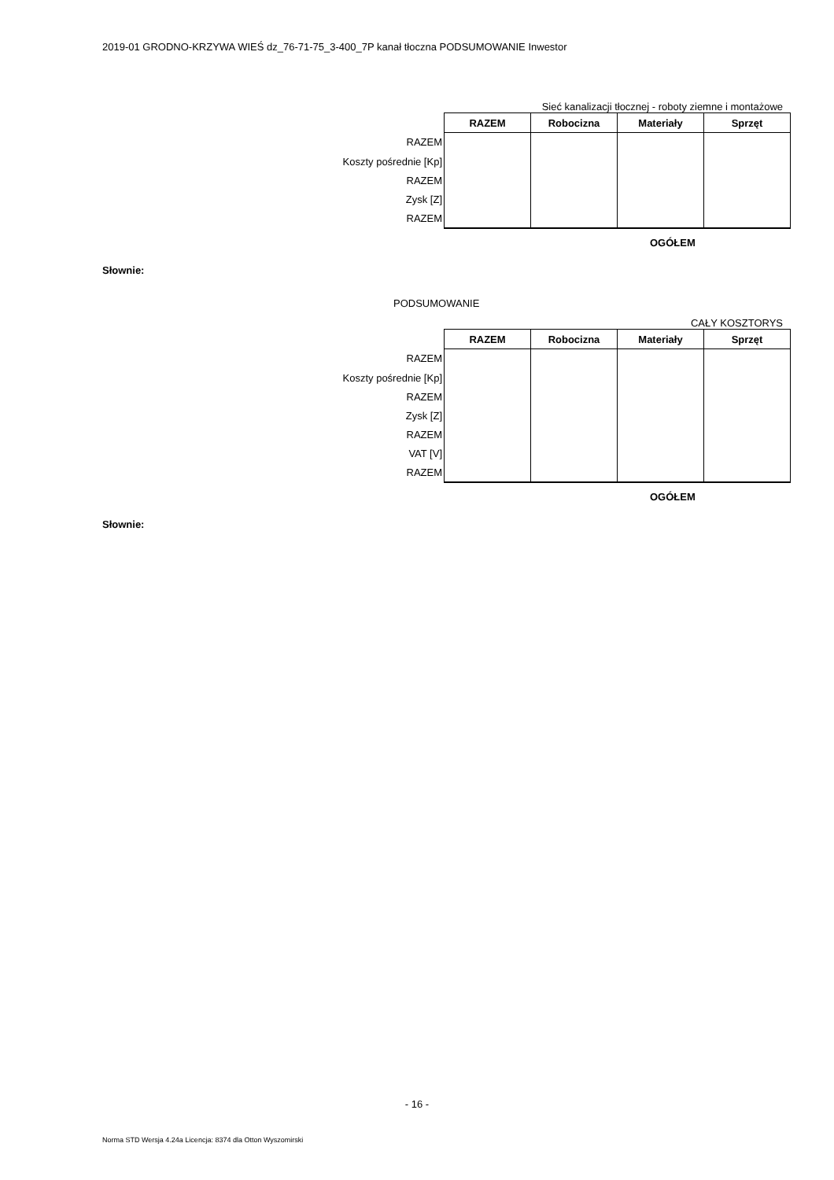2019-01 GRODNO-KRZYWA WIEŚ dz_76-71-75_3-400_7P kanał tłoczna PODSUMOWANIE Inwestor
Sieć kanalizacji tłocznej - roboty ziemne i montażowe
| | RAZEM | Robocizna | Materiały | Sprzęt |
| RAZEM | | | | |
| Koszty pośrednie [Kp] | | | | |
| RAZEM | | | | |
| Zysk [Z] | | | | |
| RAZEM | | | | |
OGÓŁEM
Słownie:
PODSUMOWANIE
CAŁY KOSZTORYS
| | RAZEM | Robocizna | Materiały | Sprzęt |
| RAZEM | | | | |
| Koszty pośrednie [Kp] | | | | |
| RAZEM | | | | |
| Zysk [Z] | | | | |
| RAZEM | | | | |
| VAT [V] | | | | |
| RAZEM | | | | |
OGÓŁEM
Słownie:
- 16 -
Norma STD Wersja 4.24a Licencja: 8374 dla Otton Wyszomirski